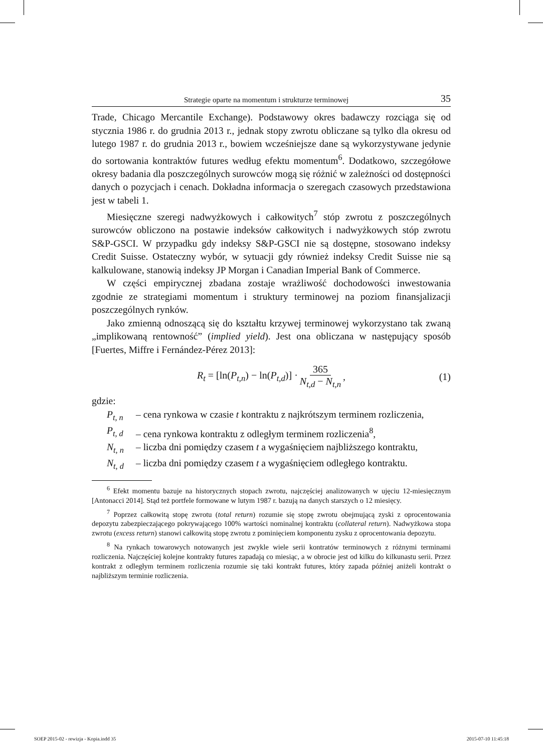Strategie oparte na momentum i strukturze terminowej 35
Trade, Chicago Mercantile Exchange). Podstawowy okres badawczy rozciąga się od stycznia 1986 r. do grudnia 2013 r., jednak stopy zwrotu obliczane są tylko dla okresu od lutego 1987 r. do grudnia 2013 r., bowiem wcześniejsze dane są wykorzystywane jedynie do sortowania kontraktów futures według efektu momentum<sup>6</sup>. Dodatkowo, szczegółowe okresy badania dla poszczególnych surowców mogą się różnić w zależności od dostępności danych o pozycjach i cenach. Dokładna informacja o szeregach czasowych przedstawiona jest w tabeli 1.
Miesięczne szeregi nadwyżkowych i całkowitych<sup>7</sup> stóp zwrotu z poszczególnych surowców obliczono na postawie indeksów całkowitych i nadwyżkowych stóp zwrotu S&P-GSCI. W przypadku gdy indeksy S&P-GSCI nie są dostępne, stosowano indeksy Credit Suisse. Ostateczny wybór, w sytuacji gdy również indeksy Credit Suisse nie są kalkulowane, stanowią indeksy JP Morgan i Canadian Imperial Bank of Commerce.
W części empirycznej zbadana zostaje wrażliwość dochodowości inwestowania zgodnie ze strategiami momentum i struktury terminowej na poziom finansjalizacji poszczególnych rynków.
Jako zmienną odnoszącą się do kształtu krzywej terminowej wykorzystano tak zwaną „implikowaną rentowność” (implied yield). Jest ona obliczana w następujący sposób [Fuertes, Miffre i Fernández-Pérez 2013]:
R<sub>t</sub> = [ln(P<sub>t,n</sub>) − ln(P<sub>t,d</sub>)] · 365 N<sub>t,d</sub> − N<sub>t,n</sub>, (1)
gdzie:
P<sub>t, n</sub> – cena rynkowa w czasie t kontraktu z najkrótszym terminem rozliczenia,
P<sub>t, d</sub> – cena rynkowa kontraktu z odległym terminem rozliczenia<sup>8</sup>,
N<sub>t, n</sub> – liczba dni pomiędzy czasem t a wygaśnięciem najbliższego kontraktu,
N<sub>t, d</sub> – liczba dni pomiędzy czasem t a wygaśnięciem odległego kontraktu.
<sup>6</sup> Efekt momentu bazuje na historycznych stopach zwrotu, najczęściej analizowanych w ujęciu 12-miesięcznym [Antonacci 2014]. Stąd też portfele formowane w lutym 1987 r. bazują na danych starszych o 12 miesięcy.
<sup>7</sup> Poprzez całkowitą stopę zwrotu (total return) rozumie się stopę zwrotu obejmującą zyski z oprocentowania depozytu zabezpieczającego pokrywającego 100% wartości nominalnej kontraktu (collateral return). Nadwyżkowa stopa zwrotu (excess return) stanowi całkowitą stopę zwrotu z pominięciem komponentu zysku z oprocentowania depozytu.
<sup>8</sup> Na rynkach towarowych notowanych jest zwykle wiele serii kontratów terminowych z różnymi terminami rozliczenia. Najczęściej kolejne kontrakty futures zapadają co miesiąc, a w obrocie jest od kilku do kilkunastu serii. Przez kontrakt z odległym terminem rozliczenia rozumie się taki kontrakt futures, który zapada później aniżeli kontrakt o najbliższym terminie rozliczenia.
SOEP 2015-02 - rewizja - Kopia.indd 35 2015-07-10 11:45:18